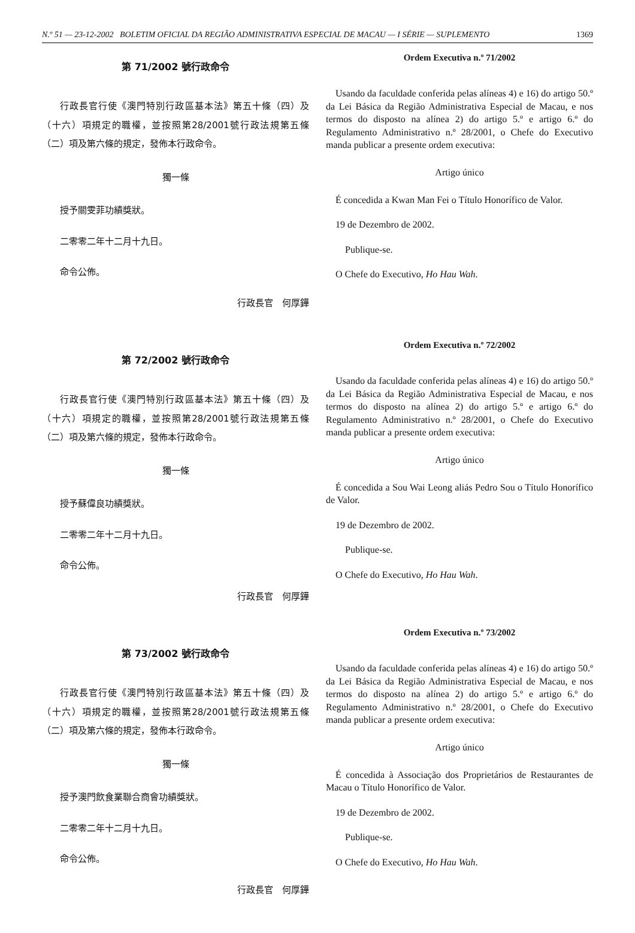N.º 51 — 23-12-2002 BOLETIM OFICIAL DA REGIÃO ADMINISTRATIVA ESPECIAL DE MACAU — I SÉRIE — SUPLEMENTO 1369
第 71/2002 號行政命令
行政長官行使《澳門特別行政區基本法》第五十條（四）及（十六）項規定的職權，並按照第28/2001號行政法規第五條（二）項及第六條的規定，發佈本行政命令。
獨一條
授予關雯菲功績獎狀。
二零零二年十二月十九日。
命令公佈。
行政長官　何厚鏵
第 72/2002 號行政命令
行政長官行使《澳門特別行政區基本法》第五十條（四）及（十六）項規定的職權，並按照第28/2001號行政法規第五條（二）項及第六條的規定，發佈本行政命令。
獨一條
授予蘇偉良功績獎狀。
二零零二年十二月十九日。
命令公佈。
行政長官　何厚鏵
第 73/2002 號行政命令
行政長官行使《澳門特別行政區基本法》第五十條（四）及（十六）項規定的職權，並按照第28/2001號行政法規第五條（二）項及第六條的規定，發佈本行政命令。
獨一條
授予澳門飲食業聯合商會功績獎狀。
二零零二年十二月十九日。
命令公佈。
行政長官　何厚鏵
Ordem Executiva n.º 71/2002
Usando da faculdade conferida pelas alíneas 4) e 16) do artigo 50.º da Lei Básica da Região Administrativa Especial de Macau, e nos termos do disposto na alínea 2) do artigo 5.º e artigo 6.º do Regulamento Administrativo n.º 28/2001, o Chefe do Executivo manda publicar a presente ordem executiva:
Artigo único
É concedida a Kwan Man Fei o Título Honorífico de Valor.
19 de Dezembro de 2002.
Publique-se.
O Chefe do Executivo, Ho Hau Wah.
Ordem Executiva n.º 72/2002
Usando da faculdade conferida pelas alíneas 4) e 16) do artigo 50.º da Lei Básica da Região Administrativa Especial de Macau, e nos termos do disposto na alínea 2) do artigo 5.º e artigo 6.º do Regulamento Administrativo n.º 28/2001, o Chefe do Executivo manda publicar a presente ordem executiva:
Artigo único
É concedida a Sou Wai Leong aliás Pedro Sou o Título Honorífico de Valor.
19 de Dezembro de 2002.
Publique-se.
O Chefe do Executivo, Ho Hau Wah.
Ordem Executiva n.º 73/2002
Usando da faculdade conferida pelas alíneas 4) e 16) do artigo 50.º da Lei Básica da Região Administrativa Especial de Macau, e nos termos do disposto na alínea 2) do artigo 5.º e artigo 6.º do Regulamento Administrativo n.º 28/2001, o Chefe do Executivo manda publicar a presente ordem executiva:
Artigo único
É concedida à Associação dos Proprietários de Restaurantes de Macau o Título Honorífico de Valor.
19 de Dezembro de 2002.
Publique-se.
O Chefe do Executivo, Ho Hau Wah.